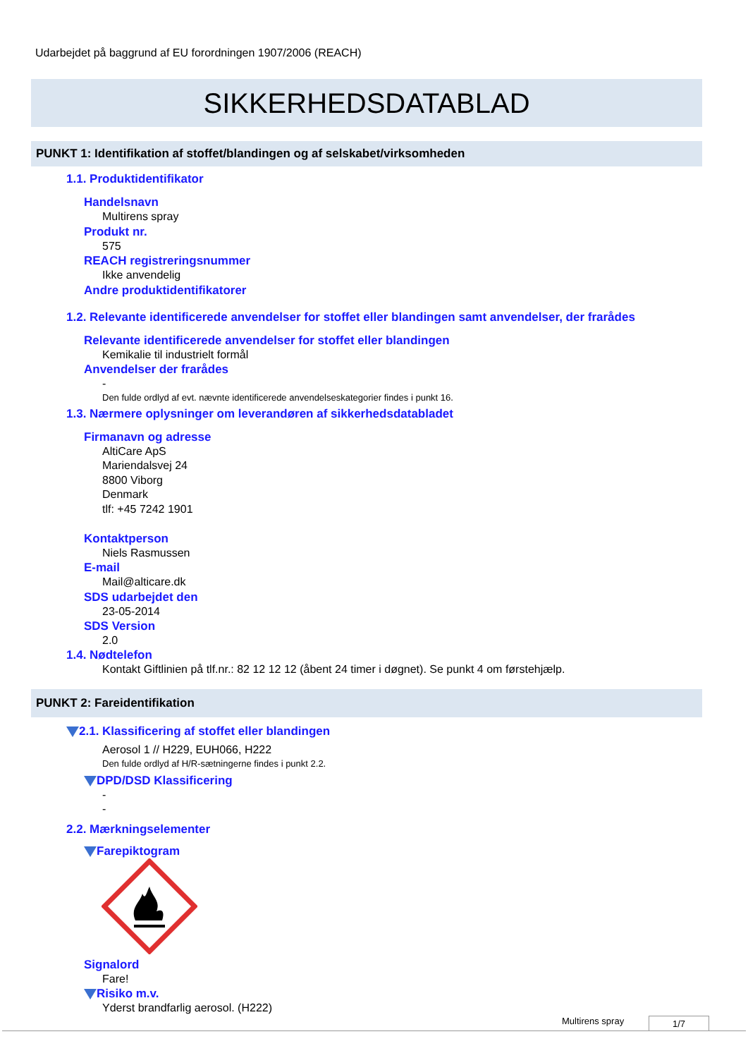Udarbejdet på baggrund af EU forordningen 1907/2006 (REACH)
SIKKERHEDSDATABLAD
PUNKT 1: Identifikation af stoffet/blandingen og af selskabet/virksomheden
1.1. Produktidentifikator
Handelsnavn
Multirens spray
Produkt nr.
575
REACH registreringsnummer
Ikke anvendelig
Andre produktidentifikatorer
1.2. Relevante identificerede anvendelser for stoffet eller blandingen samt anvendelser, der frarådes
Relevante identificerede anvendelser for stoffet eller blandingen
Kemikalie til industrielt formål
Anvendelser der frarådes
-
Den fulde ordlyd af evt. nævnte identificerede anvendelseskategorier findes i punkt 16.
1.3. Nærmere oplysninger om leverandøren af sikkerhedsdatabladet
Firmanavn og adresse
AltiCare ApS
Mariendalsvej 24
8800 Viborg
Denmark
tlf: +45 7242 1901
Kontaktperson
Niels Rasmussen
E-mail
Mail@alticare.dk
SDS udarbejdet den
23-05-2014
SDS Version
2.0
1.4. Nødtelefon
Kontakt Giftlinien på tlf.nr.: 82 12 12 12 (åbent 24 timer i døgnet). Se punkt 4 om førstehjælp.
PUNKT 2: Fareidentifikation
2.1. Klassificering af stoffet eller blandingen
Aerosol 1 // H229, EUH066, H222
Den fulde ordlyd af H/R-sætningerne findes i punkt 2.2.
DPD/DSD Klassificering
-
-
2.2. Mærkningselementer
Farepiktogram
Signalord
Fare!
Risiko m.v.
Yderst brandfarlig aerosol. (H222)
Multirens spray 1/7